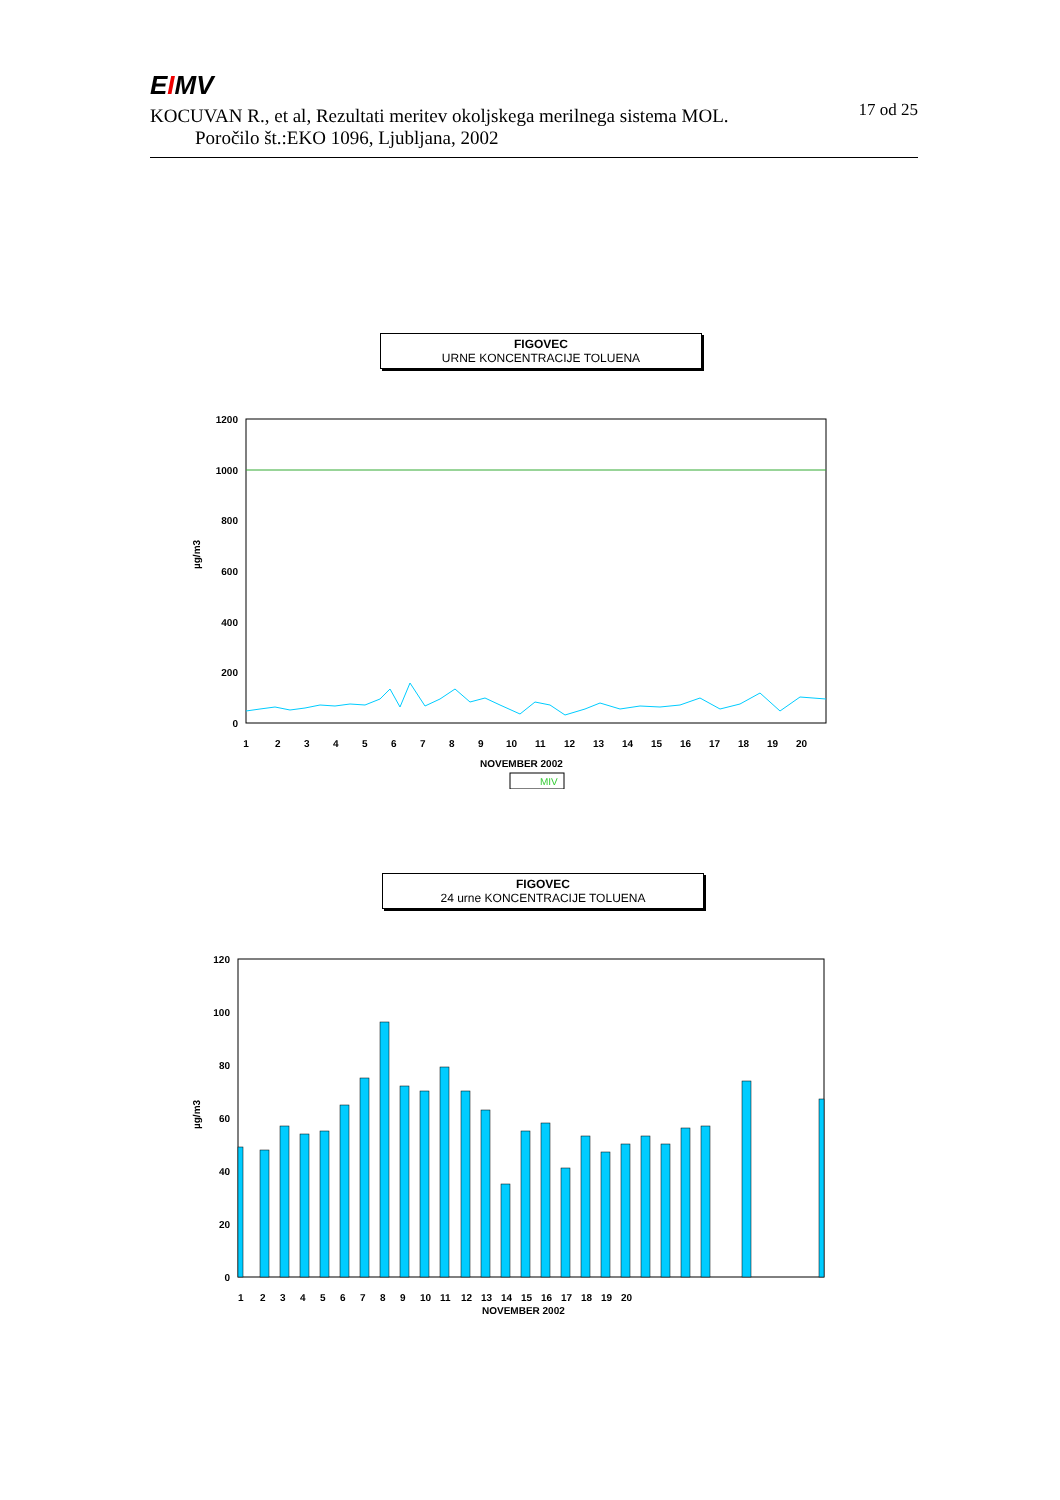EIMV 17 od 25
KOCUVAN R., et al, Rezultati meritev okoljskega merilnega sistema MOL.
Poročilo št.:EKO 1096, Ljubljana, 2002
FIGOVEC
URNE KONCENTRACIJE TOLUENA
1200
1000
800
600
400
200
0
µg/m3
1
2
3
4
5
6
7
8
9
10
11
12
13
14
15
16
17
18
19
20
NOVEMBER 2002
MIV
FIGOVEC
24 urne KONCENTRACIJE TOLUENA
120
100
80
60
40
20
0
µg/m3
1
2
3
4
5
6
7
8
9
10
11
12
13
14
15
16
17
18
19
20
NOVEMBER 2002